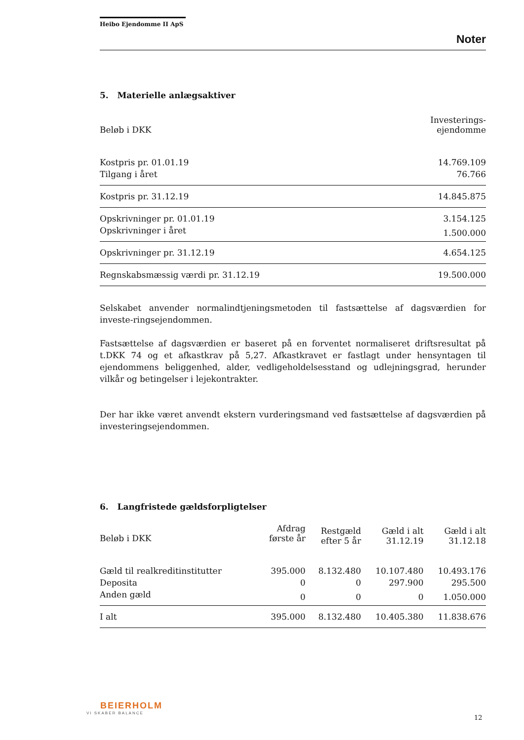Heibo Ejendomme II ApS
Noter
5. Materielle anlægsaktiver
| Beløb i DKK | Investerings- ejendomme |
| --- | --- |
| Kostpris pr. 01.01.19 | 14.769.109 |
| Tilgang i året | 76.766 |
| Kostpris pr. 31.12.19 | 14.845.875 |
| Opskrivninger pr. 01.01.19 | 3.154.125 |
| Opskrivninger i året | 1.500.000 |
| Opskrivninger pr. 31.12.19 | 4.654.125 |
| Regnskabsmæssig værdi pr. 31.12.19 | 19.500.000 |
Selskabet anvender normalindtjeningsmetoden til fastsættelse af dagsværdien for investe-ringsejendommen.
Fastsættelse af dagsværdien er baseret på en forventet normaliseret driftsresultat på t.DKK 74 og et afkastkrav på 5,27. Afkastkravet er fastlagt under hensyntagen til ejendommens beliggenhed, alder, vedligeholdelsesstand og udlejningsgrad, herunder vilkår og betingelser i lejekontrakter.
Der har ikke været anvendt ekstern vurderingsmand ved fastsættelse af dagsværdien på investeringsejendommen.
6. Langfristede gældsforpligtelser
| Beløb i DKK | Afdrag første år | Restgæld efter 5 år | Gæld i alt 31.12.19 | Gæld i alt 31.12.18 |
| --- | --- | --- | --- | --- |
| Gæld til realkreditinstitutter | 395.000 | 8.132.480 | 10.107.480 | 10.493.176 |
| Deposita | 0 | 0 | 297.900 | 295.500 |
| Anden gæld | 0 | 0 | 0 | 1.050.000 |
| I alt | 395.000 | 8.132.480 | 10.405.380 | 11.838.676 |
BEIERHOLM
VI SKABER BALANCE
12